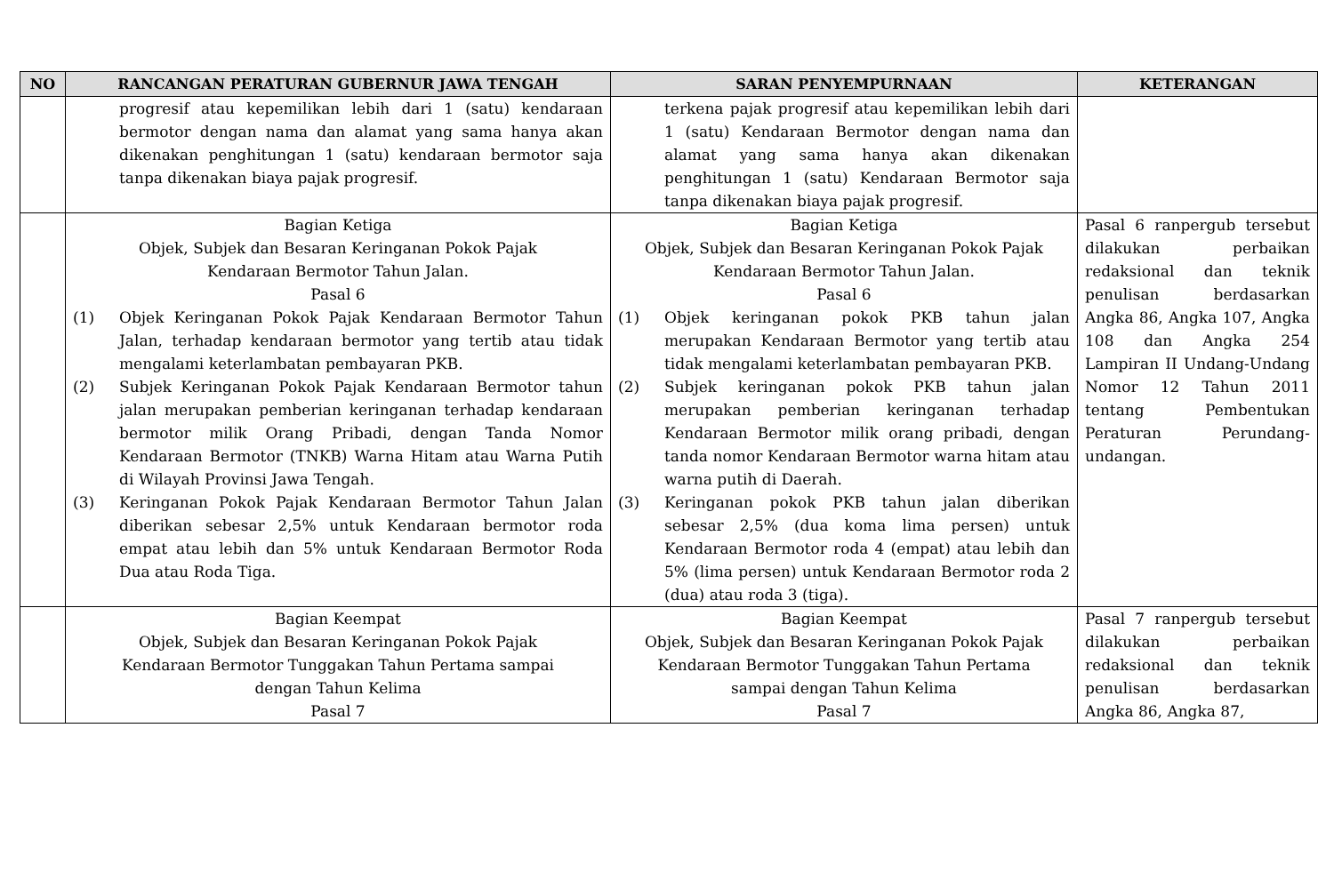| NO | RANCANGAN PERATURAN GUBERNUR JAWA TENGAH | SARAN PENYEMPURNAAN | KETERANGAN |
| --- | --- | --- | --- |
| | progresif atau kepemilikan lebih dari 1 (satu) kendaraan bermotor dengan nama dan alamat yang sama hanya akan dikenakan penghitungan 1 (satu) kendaraan bermotor saja tanpa dikenakan biaya pajak progresif. | terkena pajak progresif atau kepemilikan lebih dari 1 (satu) Kendaraan Bermotor dengan nama dan alamat yang sama hanya akan dikenakan penghitungan 1 (satu) Kendaraan Bermotor saja tanpa dikenakan biaya pajak progresif. | |
| | Bagian Ketiga Objek, Subjek dan Besaran Keringanan Pokok Pajak Kendaraan Bermotor Tahun Jalan. Pasal 6 (1) Objek Keringanan Pokok Pajak Kendaraan Bermotor Tahun Jalan, terhadap kendaraan bermotor yang tertib atau tidak mengalami keterlambatan pembayaran PKB. (2) Subjek Keringanan Pokok Pajak Kendaraan Bermotor tahun jalan merupakan pemberian keringanan terhadap kendaraan bermotor milik Orang Pribadi, dengan Tanda Nomor Kendaraan Bermotor (TNKB) Warna Hitam atau Warna Putih di Wilayah Provinsi Jawa Tengah. (3) Keringanan Pokok Pajak Kendaraan Bermotor Tahun Jalan diberikan sebesar 2,5% untuk Kendaraan bermotor roda empat atau lebih dan 5% untuk Kendaraan Bermotor Roda Dua atau Roda Tiga. | Bagian Ketiga Objek, Subjek dan Besaran Keringanan Pokok Pajak Kendaraan Bermotor Tahun Jalan. Pasal 6 (1) Objek keringanan pokok PKB tahun jalan merupakan Kendaraan Bermotor yang tertib atau tidak mengalami keterlambatan pembayaran PKB. (2) Subjek keringanan pokok PKB tahun jalan merupakan pemberian keringanan terhadap Kendaraan Bermotor milik orang pribadi, dengan tanda nomor Kendaraan Bermotor warna hitam atau warna putih di Daerah. (3) Keringanan pokok PKB tahun jalan diberikan sebesar 2,5% (dua koma lima persen) untuk Kendaraan Bermotor roda 4 (empat) atau lebih dan 5% (lima persen) untuk Kendaraan Bermotor roda 2 (dua) atau roda 3 (tiga). | Pasal 6 ranpergub tersebut dilakukan perbaikan redaksional dan teknik penulisan berdasarkan Angka 86, Angka 107, Angka 108 dan Angka 254 Lampiran II Undang-Undang Nomor 12 Tahun 2011 tentang Pembentukan Peraturan Perundang-undangan. |
| | Bagian Keempat Objek, Subjek dan Besaran Keringanan Pokok Pajak Kendaraan Bermotor Tunggakan Tahun Pertama sampai dengan Tahun Kelima Pasal 7 | Bagian Keempat Objek, Subjek dan Besaran Keringanan Pokok Pajak Kendaraan Bermotor Tunggakan Tahun Pertama sampai dengan Tahun Kelima Pasal 7 | Pasal 7 ranpergub tersebut dilakukan perbaikan redaksional dan teknik penulisan berdasarkan Angka 86, Angka 87, |